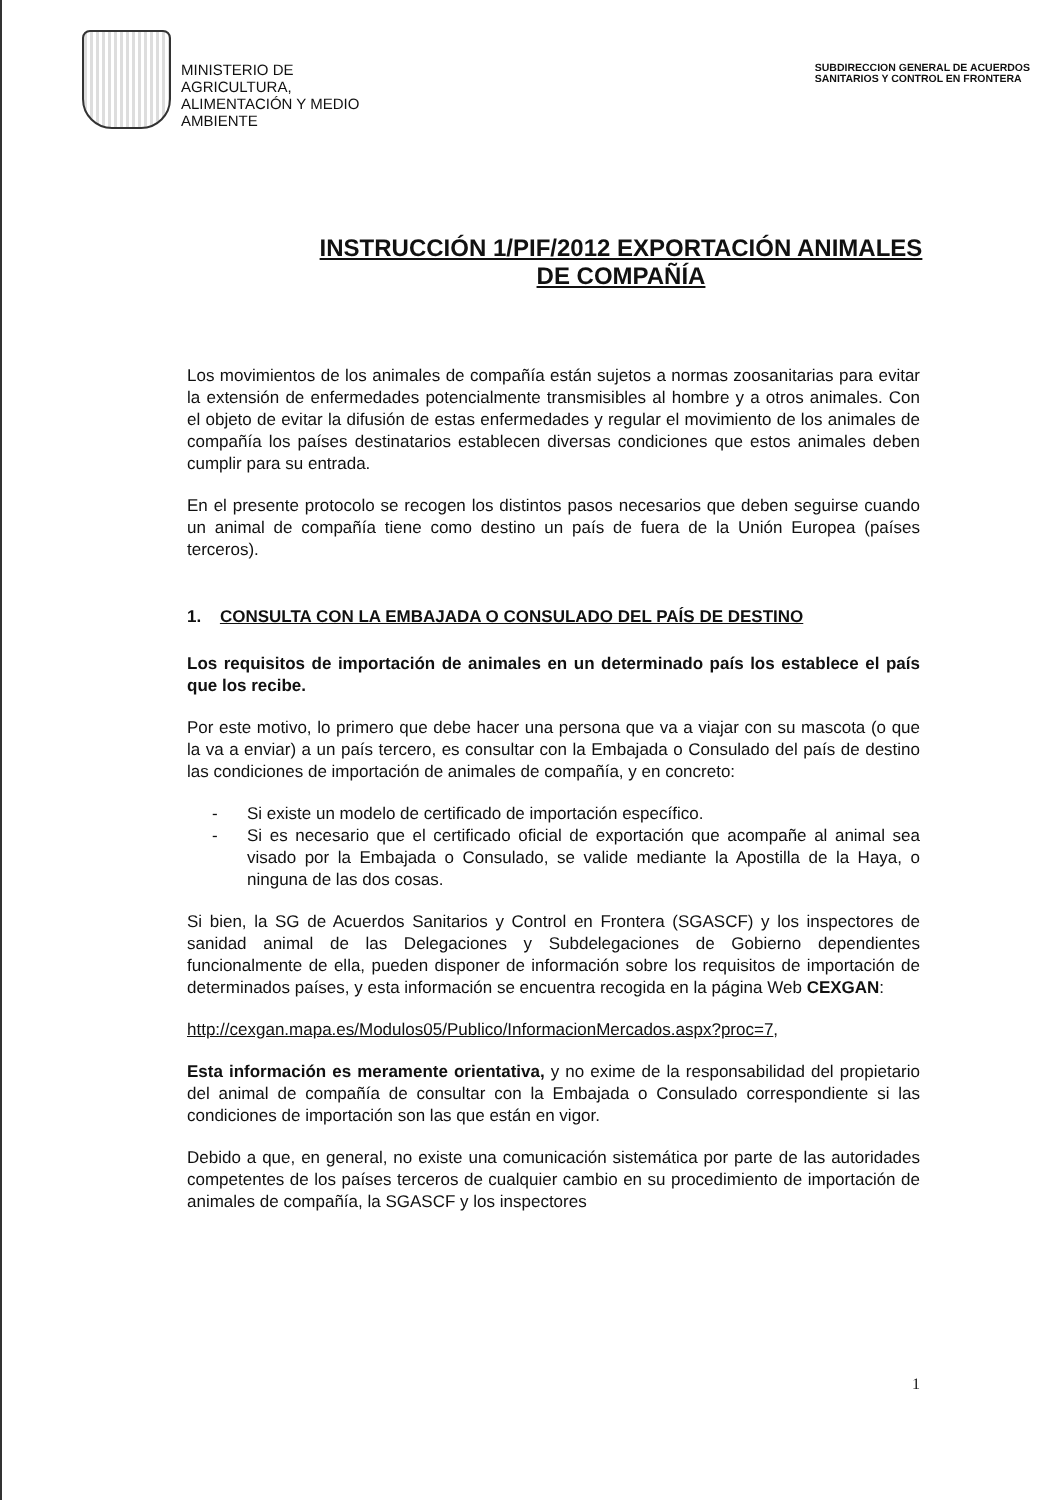MINISTERIO DE
AGRICULTURA,
ALIMENTACIÓN Y MEDIO
AMBIENTE
SUBDIRECCION GENERAL DE ACUERDOS
SANITARIOS Y CONTROL EN FRONTERA
INSTRUCCIÓN 1/PIF/2012 EXPORTACIÓN ANIMALES
DE COMPAÑÍA
Los movimientos de los animales de compañía están sujetos a normas zoosanitarias para evitar la extensión de enfermedades potencialmente transmisibles al hombre y a otros animales. Con el objeto de evitar la difusión de estas enfermedades y regular el movimiento de los animales de compañía los países destinatarios establecen diversas condiciones que estos animales deben cumplir para su entrada.
En el presente protocolo se recogen los distintos pasos necesarios que deben seguirse cuando un animal de compañía tiene como destino un país de fuera de la Unión Europea (países terceros).
1. CONSULTA CON LA EMBAJADA O CONSULADO DEL PAÍS DE DESTINO
Los requisitos de importación de animales en un determinado país los establece el país que los recibe.
Por este motivo, lo primero que debe hacer una persona que va a viajar con su mascota (o que la va a enviar) a un país tercero, es consultar con la Embajada o Consulado del país de destino las condiciones de importación de animales de compañía, y en concreto:
- Si existe un modelo de certificado de importación específico.
- Si es necesario que el certificado oficial de exportación que acompañe al animal sea visado por la Embajada o Consulado, se valide mediante la Apostilla de la Haya, o ninguna de las dos cosas.
Si bien, la SG de Acuerdos Sanitarios y Control en Frontera (SGASCF) y los inspectores de sanidad animal de las Delegaciones y Subdelegaciones de Gobierno dependientes funcionalmente de ella, pueden disponer de información sobre los requisitos de importación de determinados países, y esta información se encuentra recogida en la página Web CEXGAN:
http://cexgan.mapa.es/Modulos05/Publico/InformacionMercados.aspx?proc=7,
Esta información es meramente orientativa, y no exime de la responsabilidad del propietario del animal de compañía de consultar con la Embajada o Consulado correspondiente si las condiciones de importación son las que están en vigor.
Debido a que, en general, no existe una comunicación sistemática por parte de las autoridades competentes de los países terceros de cualquier cambio en su procedimiento de importación de animales de compañía, la SGASCF y los inspectores
1